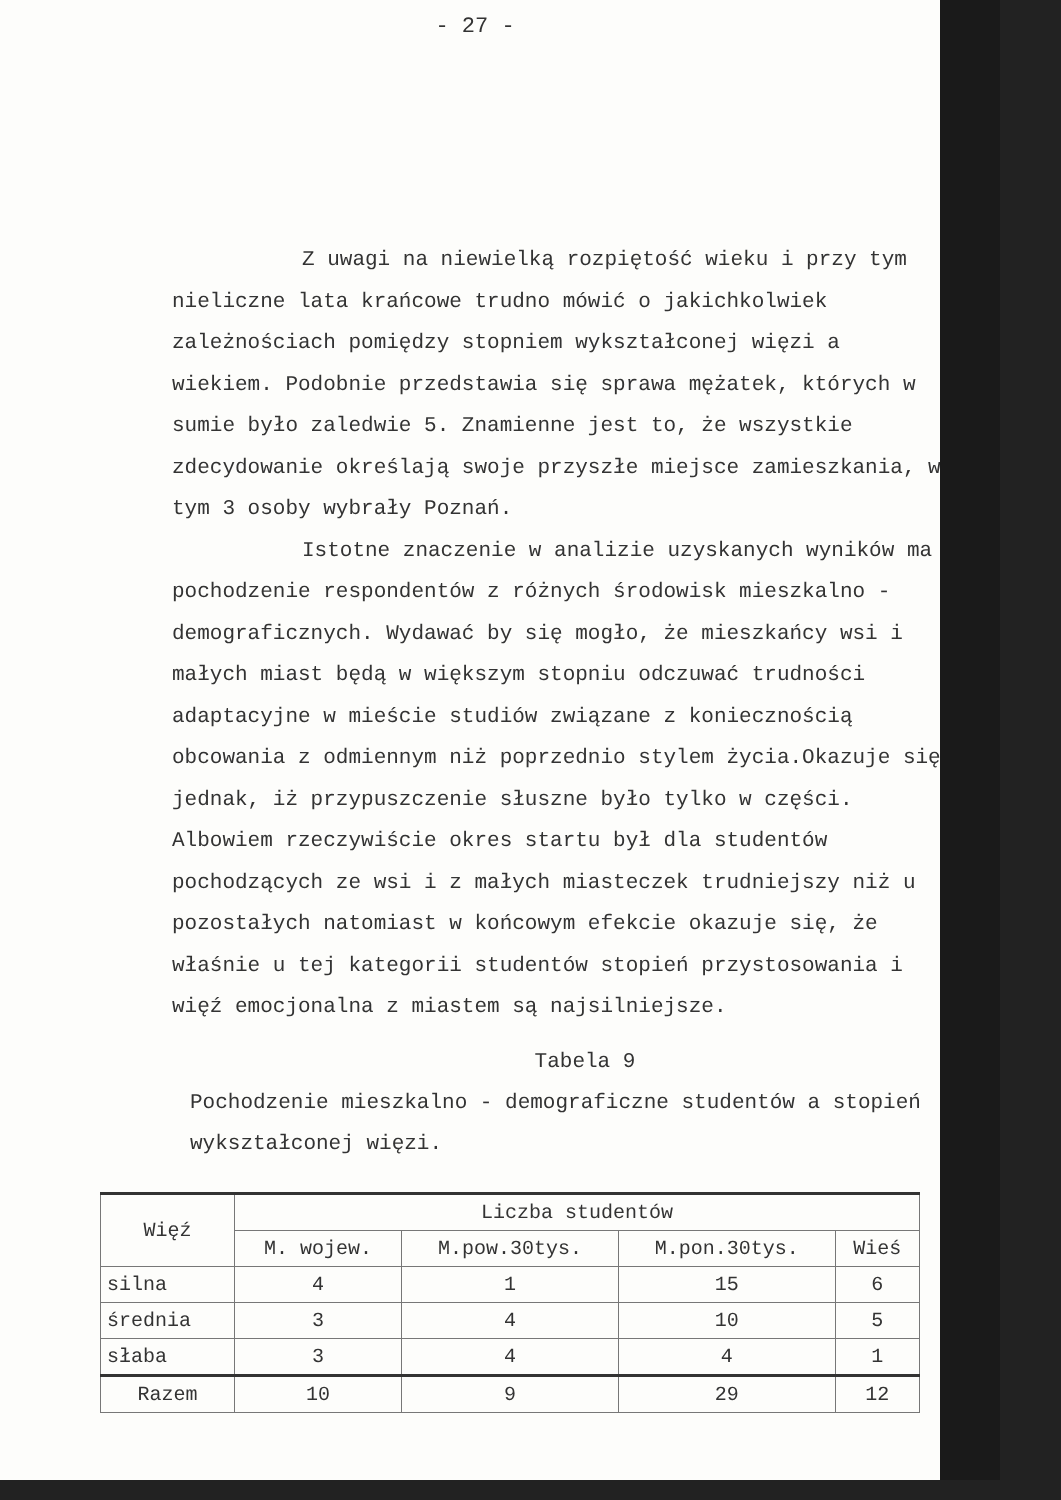- 27 -
Z uwagi na niewielką rozpiętość wieku i przy tym nieliczne lata krańcowe trudno mówić o jakichkolwiek zależnościach pomiędzy stopniem wykształconej więzi a wiekiem. Podobnie przedstawia się sprawa mężatek, których w sumie było zaledwie 5. Znamienne jest to, że wszystkie zdecydowanie określają swoje przyszłe miejsce zamieszkania, w tym 3 osoby wybrały Poznań.
Istotne znaczenie w analizie uzyskanych wyników ma pochodzenie respondentów z różnych środowisk mieszkalno - demograficznych. Wydawać by się mogło, że mieszkańcy wsi i małych miast będą w większym stopniu odczuwać trudności adaptacyjne w mieście studiów związane z koniecznością obcowania z odmiennym niż poprzednio stylem życia.Okazuje się jednak, iż przypuszczenie słuszne było tylko w części. Albowiem rzeczywiście okres startu był dla studentów pochodzących ze wsi i z małych miasteczek trudniejszy niż u pozostałych natomiast w końcowym efekcie okazuje się, że właśnie u tej kategorii studentów stopień przystosowania i więź emocjonalna z miastem są najsilniejsze.
Tabela 9
Pochodzenie mieszkalno - demograficzne studentów a stopień wykształconej więzi.
| Więź | Liczba studentów | | | |
| --- | --- | --- | --- | --- |
| | M. wojew. | M.pow.30tys. | M.pon.30tys. | Wieś |
| silna | 4 | 1 | 15 | 6 |
| średnia | 3 | 4 | 10 | 5 |
| słaba | 3 | 4 | 4 | 1 |
| Razem | 10 | 9 | 29 | 12 |